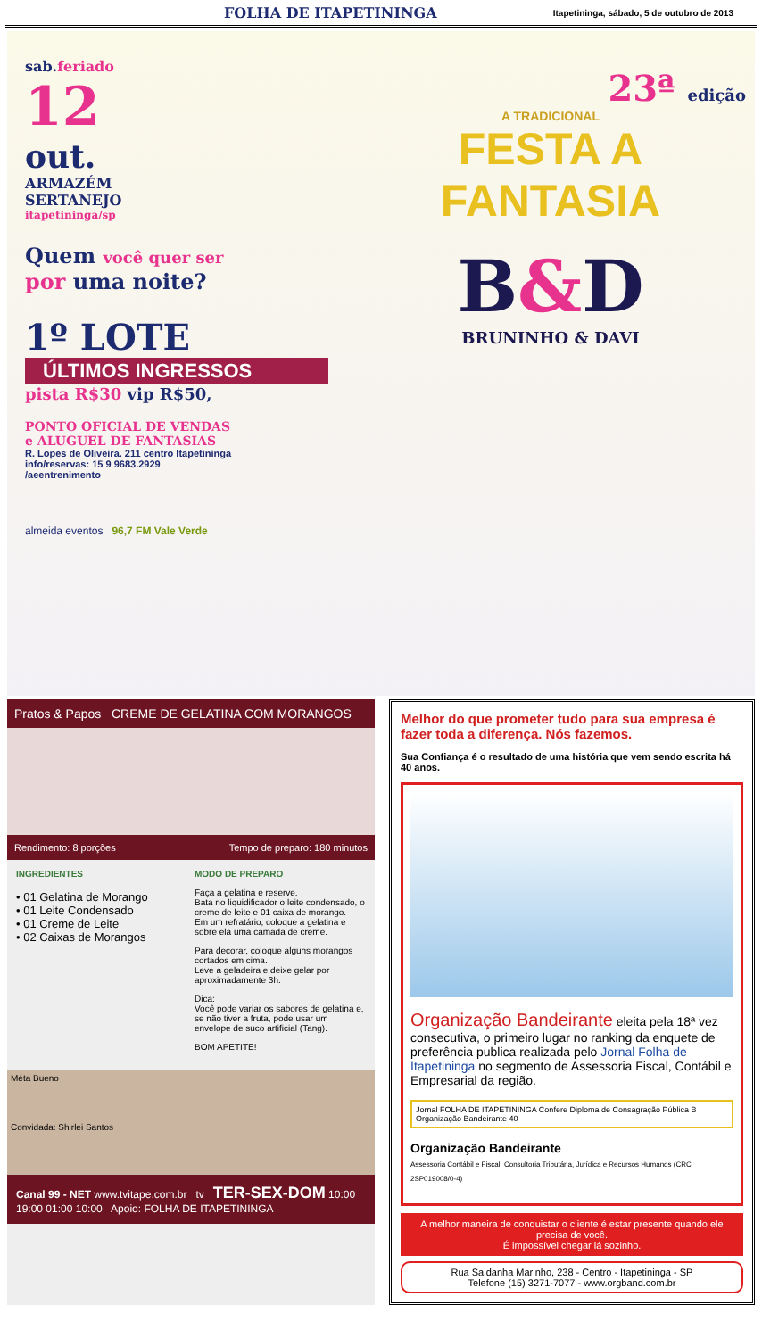FOLHA DE ITAPETININGA Itapetininga, sábado, 5 de outubro de 2013
sab.feriado
12
out.
ARMAZÉM
SERTANEJO
itapetininga/sp
Quem você quer ser
por uma noite?
1º LOTE
ÚLTIMOS INGRESSOS
pista R$30 vip R$50,
PONTO OFICIAL DE VENDAS
e ALUGUEL DE FANTASIAS
R. Lopes de Oliveira. 211 centro Itapetininga
info/reservas: 15 9 9683.2929
/aeentrenimento
almeida eventos 96,7 FM Vale Verde
23ª edição
A TRADICIONAL
FESTA A FANTASIA
B&D
BRUNINHO & DAVI
Pratos & Papos CREME DE GELATINA COM MORANGOS
Rendimento: 8 porções Tempo de preparo: 180 minutos
INGREDIENTES
• 01 Gelatina de Morango
• 01 Leite Condensado
• 01 Creme de Leite
• 02 Caixas de Morangos
MODO DE PREPARO
Faça a gelatina e reserve.
Bata no liquidificador o leite condensado, o creme de leite e 01 caixa de morango.
Em um refratário, coloque a gelatina e sobre ela uma camada de creme.
Para decorar, coloque alguns morangos cortados em cima.
Leve a geladeira e deixe gelar por aproximadamente 3h.
Dica:
Você pode variar os sabores de gelatina e, se não tiver a fruta, pode usar um envelope de suco artificial (Tang).
BOM APETITE!
Méta Bueno
Convidada: Shirlei Santos
Canal 99 - NET www.tvitape.com.br tv TER-SEX-DOM 10:00 19:00 01:00 10:00 Apoio: FOLHA DE ITAPETININGA
Melhor do que prometer tudo para sua empresa é fazer toda a diferença. Nós fazemos.
Sua Confiança é o resultado de uma história que vem sendo escrita há 40 anos.
Organização Bandeirante eleita pela 18ª vez consecutiva, o primeiro lugar no ranking da enquete de preferência publica realizada pelo Jornal Folha de Itapetininga no segmento de Assessoria Fiscal, Contábil e Empresarial da região.
Jornal FOLHA DE ITAPETININGA Confere Diploma de Consagração Pública B Organização Bandeirante 40
Organização Bandeirante
Assessoria Contábil e Fiscal, Consultoria Tributária, Jurídica e Recursos Humanos (CRC 2SP019008/0-4)
A melhor maneira de conquistar o cliente é estar presente quando ele precisa de você.
É impossível chegar lá sozinho.
Rua Saldanha Marinho, 238 - Centro - Itapetininga - SP
Telefone (15) 3271-7077 - www.orgband.com.br